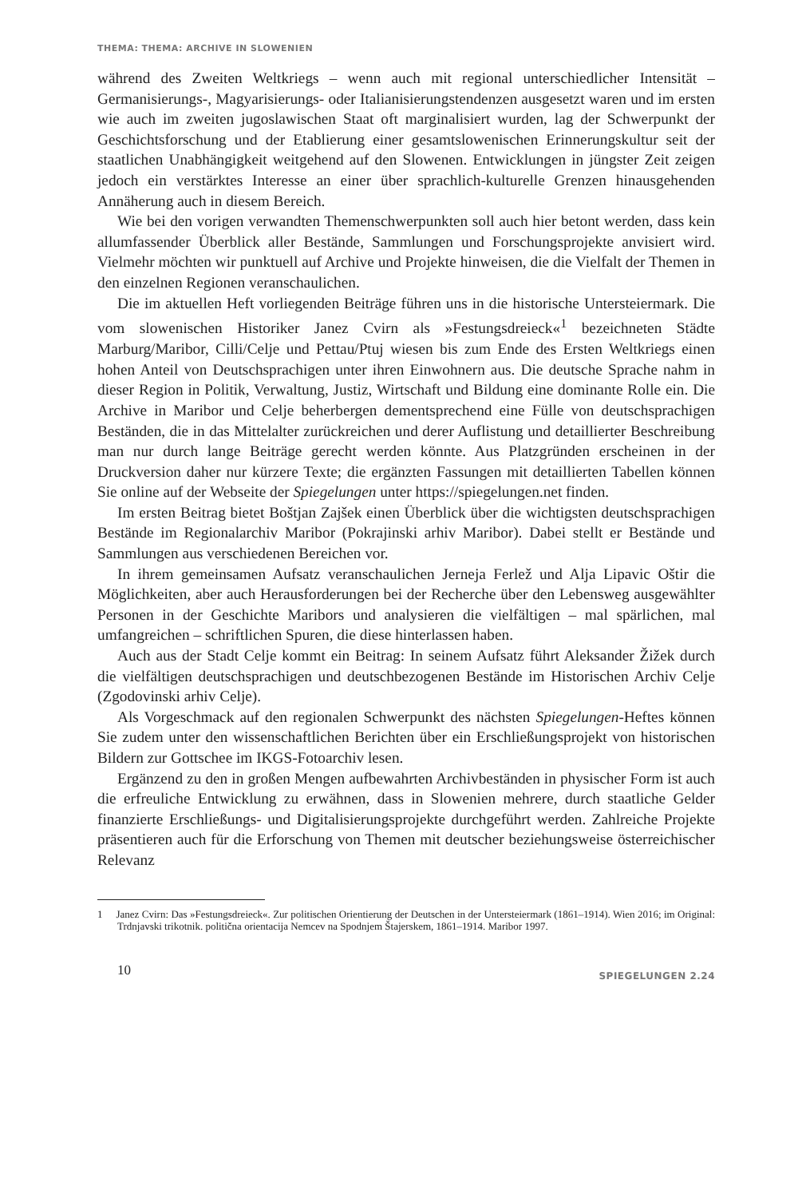THEMA: THEMA: ARCHIVE IN SLOWENIEN
während des Zweiten Weltkriegs – wenn auch mit regional unterschiedlicher Intensität – Germanisierungs-, Magyarisierungs- oder Italianisierungstendenzen ausgesetzt waren und im ersten wie auch im zweiten jugoslawischen Staat oft marginalisiert wurden, lag der Schwerpunkt der Geschichtsforschung und der Etablierung einer gesamtslowenischen Erinnerungskultur seit der staatlichen Unabhängigkeit weitgehend auf den Slowenen. Entwicklungen in jüngster Zeit zeigen jedoch ein verstärktes Interesse an einer über sprachlich-kulturelle Grenzen hinausgehenden Annäherung auch in diesem Bereich.
Wie bei den vorigen verwandten Themenschwerpunkten soll auch hier betont werden, dass kein allumfassender Überblick aller Bestände, Sammlungen und Forschungsprojekte anvisiert wird. Vielmehr möchten wir punktuell auf Archive und Projekte hinweisen, die die Vielfalt der Themen in den einzelnen Regionen veranschaulichen.
Die im aktuellen Heft vorliegenden Beiträge führen uns in die historische Untersteiermark. Die vom slowenischen Historiker Janez Cvirn als »Festungsdreieck«<sup>1</sup> bezeichneten Städte Marburg/Maribor, Cilli/Celje und Pettau/Ptuj wiesen bis zum Ende des Ersten Weltkriegs einen hohen Anteil von Deutschsprachigen unter ihren Einwohnern aus. Die deutsche Sprache nahm in dieser Region in Politik, Verwaltung, Justiz, Wirtschaft und Bildung eine dominante Rolle ein. Die Archive in Maribor und Celje beherbergen dementsprechend eine Fülle von deutschsprachigen Beständen, die in das Mittelalter zurückreichen und derer Auflistung und detaillierter Beschreibung man nur durch lange Beiträge gerecht werden könnte. Aus Platzgründen erscheinen in der Druckversion daher nur kürzere Texte; die ergänzten Fassungen mit detaillierten Tabellen können Sie online auf der Webseite der Spiegelungen unter https://spiegelungen.net finden.
Im ersten Beitrag bietet Boštjan Zajšek einen Überblick über die wichtigsten deutschsprachigen Bestände im Regionalarchiv Maribor (Pokrajinski arhiv Maribor). Dabei stellt er Bestände und Sammlungen aus verschiedenen Bereichen vor.
In ihrem gemeinsamen Aufsatz veranschaulichen Jerneja Ferlež und Alja Lipavic Oštir die Möglichkeiten, aber auch Herausforderungen bei der Recherche über den Lebensweg ausgewählter Personen in der Geschichte Maribors und analysieren die vielfältigen – mal spärlichen, mal umfangreichen – schriftlichen Spuren, die diese hinterlassen haben.
Auch aus der Stadt Celje kommt ein Beitrag: In seinem Aufsatz führt Aleksander Žižek durch die vielfältigen deutschsprachigen und deutschbezogenen Bestände im Historischen Archiv Celje (Zgodovinski arhiv Celje).
Als Vorgeschmack auf den regionalen Schwerpunkt des nächsten Spiegelungen-Heftes können Sie zudem unter den wissenschaftlichen Berichten über ein Erschließungsprojekt von historischen Bildern zur Gottschee im IKGS-Fotoarchiv lesen.
Ergänzend zu den in großen Mengen aufbewahrten Archivbeständen in physischer Form ist auch die erfreuliche Entwicklung zu erwähnen, dass in Slowenien mehrere, durch staatliche Gelder finanzierte Erschließungs- und Digitalisierungsprojekte durchgeführt werden. Zahlreiche Projekte präsentieren auch für die Erforschung von Themen mit deutscher beziehungsweise österreichischer Relevanz
1 Janez Cvirn: Das »Festungsdreieck«. Zur politischen Orientierung der Deutschen in der Untersteiermark (1861–1914). Wien 2016; im Original: Trdnjavski trikotnik. politična orientacija Nemcev na Spodnjem Štajerskem, 1861–1914. Maribor 1997.
10 SPIEGELUNGEN 2.24